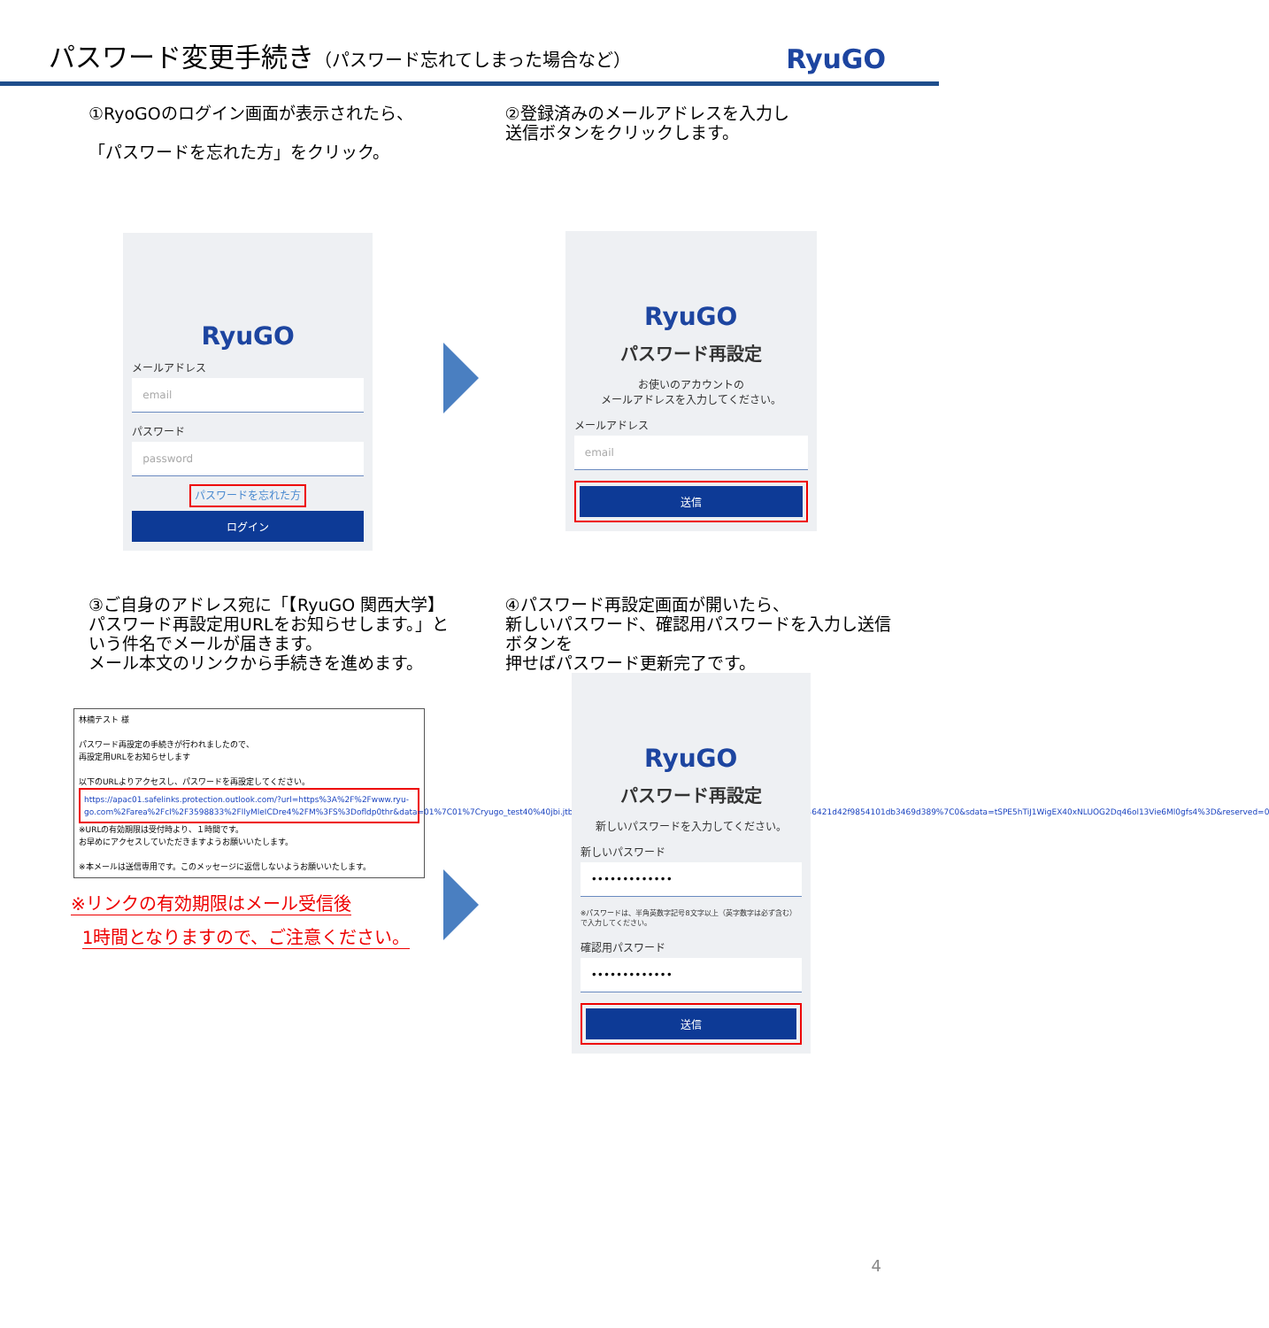パスワード変更手続き（パスワード忘れてしまった場合など）
RyuGO
①RyoGOのログイン画面が表示されたら、
「パスワードを忘れた方」をクリック。
RyuGO
メールアドレス
email
パスワード
password
パスワードを忘れた方
ログイン
②登録済みのメールアドレスを入力し
送信ボタンをクリックします。
RyuGO
パスワード再設定
お使いのアカウントの
メールアドレスを入力してください。
メールアドレス
email
送信
③ご自身のアドレス宛に「【RyuGO 関西大学】パスワード再設定用URLをお知らせします。」という件名でメールが届きます。
メール本文のリンクから手続きを進めます。
林楠テスト 様
パスワード再設定の手続きが行われましたので、
再設定用URLをお知らせします
以下のURLよりアクセスし、パスワードを再設定してください。
https://apac01.safelinks.protection.outlook.com/?url=https%3A%2F%2Fwww.ryu-go.com%2Farea%2Fcl%2F3598833%2FllyMleICDre4%2FM%3FS%3Dofldp0thr&data=01%7C01%7Cryugo_test40%40jbi.jtb.jp%7C6cd90b05b0f940ce83d408d52d99e563%7Ccea04946421d42f9854101db3469d389%7C0&sdata=tSPE5hTiJ1WigEX40xNLUOG2Dq46ol13Vie6Ml0gfs4%3D&reserved=0
※URLの有効期限は受付時より、１時間です。
お早めにアクセスしていただきますようお願いいたします。
※本メールは送信専用です。このメッセージに返信しないようお願いいたします。
※リンクの有効期限はメール受信後
1時間となりますので、ご注意ください。
④パスワード再設定画面が開いたら、
新しいパスワード、確認用パスワードを入力し送信ボタンを
押せばパスワード更新完了です。
RyuGO
パスワード再設定
新しいパスワードを入力してください。
新しいパスワード
•••••••••••••
※パスワードは、半角英数字記号8文字以上（英字数字は必ず含む）で入力してください。
確認用パスワード
•••••••••••••
送信
4